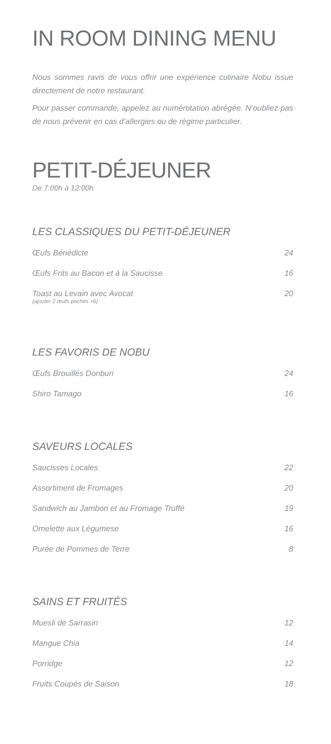IN ROOM DINING MENU
Nous sommes ravis de vous offrir une expérience culinaire Nobu issue directement de notre restaurant.
Pour passer commande, appelez au numérotation abrégée. N’oubliez pas de nous prévenir en cas d’allergies ou de régime particulier.
PETIT-DÉJEUNER
De 7:00h à 12:00h
LES CLASSIQUES DU PETIT-DÉJEUNER
| Œufs Bénédicte | 24 |
| Œufs Frits au Bacon et à la Saucisse | 16 |
| Toast au Levain avec Avocat (ajouter 2 œufs pochés +6) | 20 |
LES FAVORIS DE NOBU
| Œufs Brouillés Donburi | 24 |
| Shiro Tamago | 16 |
SAVEURS LOCALES
| Saucisses Locales | 22 |
| Assortiment de Fromages | 20 |
| Sandwich au Jambon et au Fromage Truffé | 19 |
| Omelette aux Légumese | 16 |
| Purée de Pommes de Terre | 8 |
SAINS ET FRUITÉS
| Muesli de Sarrasin | 12 |
| Mangue Chia | 14 |
| Porridge | 12 |
| Fruits Coupés de Saison | 18 |